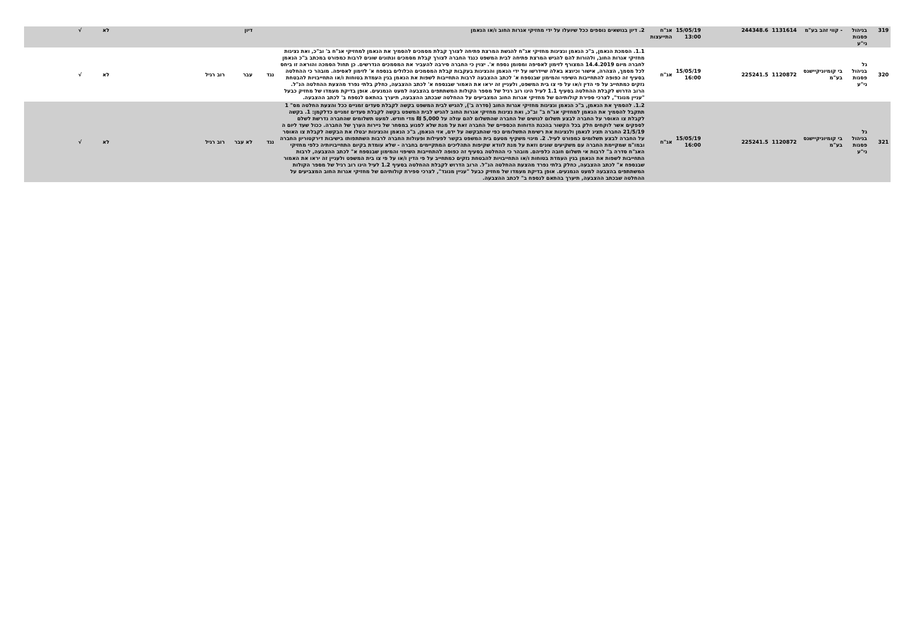| 319 | בניהול פסגות ני"ע | - קווי זהב בע"מ | 1131614 | 244348.6 | | 15/05/19 13:00 | אג"ח התייעצות | 2. דיון בנושאים נוספים ככל שיועלו על ידי מחזיקי אגרות החוב ו/או הנאמן | | דיון | | | לא | √ |
| 320 | גל בניהול פסגות ני"ע | בי קומיוניקיישנס בע"מ | 1120872 | 225241.5 | | 15/05/19 16:00 | אג"ח | 1.1. הסמכת הנאמן, ב"כ הנאמן ונציגות מחזיקי אג"ח להגשת המרצת פתיחה לצורך קבלת מסמכים להסמיך את הנאמן למחזיקי אג"ח ב' וב"כ, ואת נציגות מחזיקי אגרות החוב, ולהורות להם להגיש המרצת פתיחה לבית המשפט כנגד החברה לצורך קבלת מסמכים ונתונים שונים לרבות כמפורט במכתב ב"כ הנאמן לחברה מיום 14.4.2019 המצורף לזימון לאסיפה ומסומן נספח א'. יצוין כי החברה סירבה להעביר את המסמכים הנדרשים. כן תחול הסמכה והוראה זו ביחס לכל מסמך, הצהרה, אישור וכיוצא באלה שיידרשו על ידי הנאמן והנציגות בעקבות קבלת המסמכים הכלולים בנספח א' לזימון לאסיפה. מובהר כי ההחלטה בסעיף זה כפופה להתחייבות השיפוי והמימון שבנספח א' לכתב ההצבעה לרבות התחייבות לשפות את הנאמן בגין העמדת בטוחות ו/או התחייבויות להבטחת נזקים כמתחייב על פי הדין ו/או על פי צו בית המשפט, ולעניין זה יראו את האמור שבנספח א' לכתב ההצבעה, כחלק בלתי נפרד מהצעת ההחלטה הנ"ל. הרוב הדרוש לקבלת ההחלטה בסעיף 1.1 לעיל הינו רוב רגיל של מספר הקולות המשתתפים בהצבעה למעט הנמנעים. אופן בדיקת מעמדו של מחזיק כבעל "עניין מנוגד", לצרכי ספירת קולותיהם של מחזיקי אגרות החוב המצביעים על ההחלטה שבכתב ההצבעה, תיערך בהתאם לנספח ב' לכתב ההצבעה. | נגד | עבר | רוב רגיל | | לא | √ |
| 321 | גל בניהול פסגות ני"ע | בי קומיוניקיישנס בע"מ | 1120872 | 225241.5 | | 15/05/19 16:00 | אג"ח | 1.2. להסמיך את הנאמן, ב"כ הנאמן ונציגות מחזיקי אגרות החוב (סדרה ב'), להגיש לבית המשפט בקשה לקבלת סעדים זמניים ככל והצעת החלטה מס" 1 תתקבל להסמיך את הנאמן למחזיקי אג"ח ב" וב"כ, ואת נציגות מחזיקי אגרות החוב להגיש לבית המשפט בקשה לקבלת סעדים זמניים כדלקמן: 1. בקשה לקבלת צו האוסר על החברה לבצע תשלום לנושים של החברה שהתשלום להם עולה על 5,000 ₪ מדי חודש. למעט תשלומים שהחברה נדרשת לשלם לספקים אשר לוקחים חלק בכל הקשור בהכנת הדוחות הכספיים של החברה זאת על מנת שלא לפגוע במסחר של ניירות הערך של החברה. ככול שעד ליום ה 21/5/19 החברה תציג לנאמן ולנציגות את רשימת התשלומים כפי שהתבקשה על ידם, אזי הנאמן, ב"כ הנאמן והנציגות יבטלו את הבקשה לקבלת צו האוסר על החברה לבצע תשלומים כמפורט לעיל. 2. מינוי משקיף מטעם בית המשפט בקשר לפעילות ופעולות החברה לרבות השתתפותו בישיבות דירקטוריון החברה ובמו"מ שמקיימת החברה עם משקיעים שונים וזאת על מנת לוודא שקיפות התהליכים המתקיימים בחברה - שלא עומדת בקיום התחייבויותיה כלפי מחזיקי האג"ח סדרה ב" לרבות אי תשלום חובה כלפיהם. מובהר כי ההחלטה בסעיף זה כפופה להתחייבות השיפוי והמימון שבנספח א" לכתב ההצבעה, לרבות התחייבות לשפות את הנאמן בגין העמדת בטוחות ו/או התחייבויות להבטחת נזקים כמתחייב על פי הדין ו/או על פי צו בית המשפט ולעניין זה יראו את האמור שבנספח א" לכתב ההצבעה, כחלק בלתי נפרד מהצעת ההחלטה הנ"ל. הרוב הדרוש לקבלת ההחלטה בסעיף 1.2 לעיל הינו רוב רגיל של מספר הקולות המשתתפים בהצבעה למעט הנמנעים. אופן בדיקת מעמדו של מחזיק כבעל "עניין מנוגד", לצרכי ספירת קולותיהם של מחזיקי אגרות החוב המצביעים על ההחלטה שבכתב ההצבעה, תיערך בהתאם לנספח ב" לכתב ההצבעה. | נגד | לא עבר | רוב רגיל | | לא | √ |